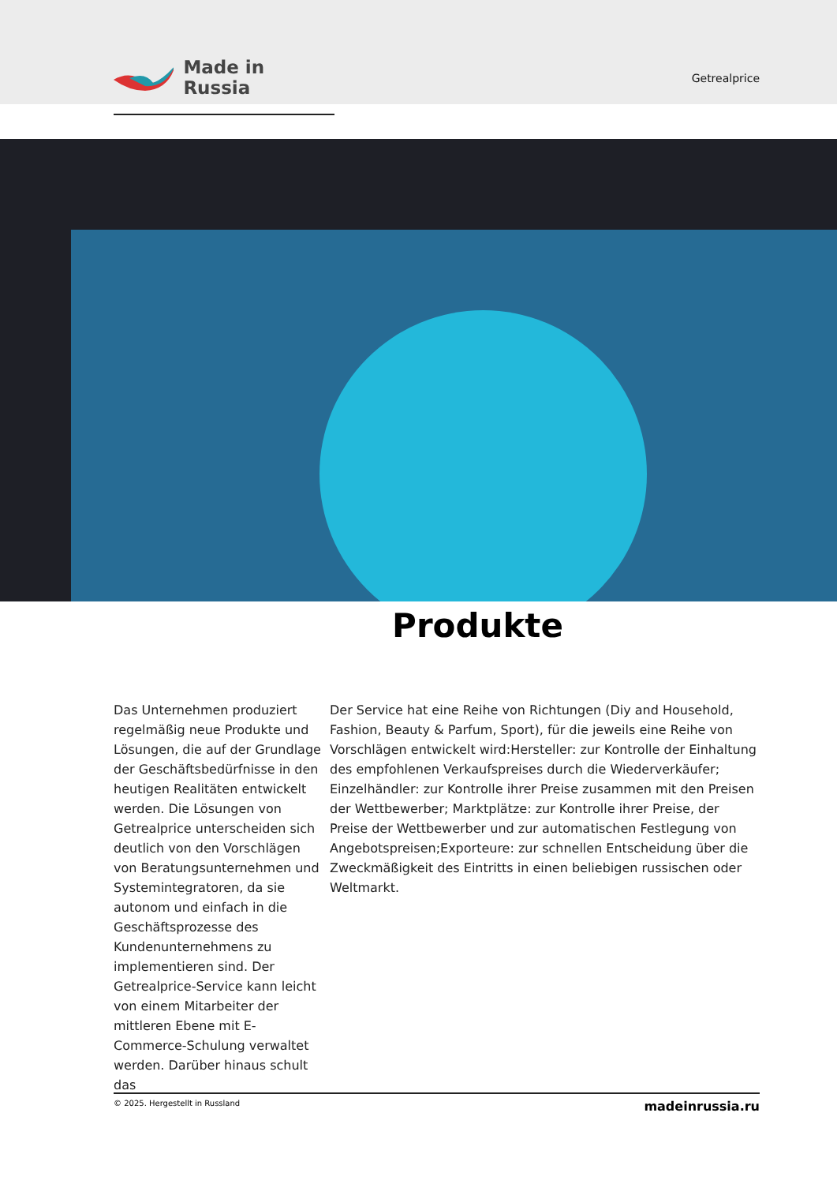Made in Russia
Getrealprice
Produkte
Das Unternehmen produziert regelmäßig neue Produkte und Lösungen, die auf der Grundlage der Geschäftsbedürfnisse in den heutigen Realitäten entwickelt werden. Die Lösungen von Getrealprice unterscheiden sich deutlich von den Vorschlägen von Beratungsunternehmen und Systemintegratoren, da sie autonom und einfach in die Geschäftsprozesse des Kundenunternehmens zu implementieren sind. Der Getrealprice-Service kann leicht von einem Mitarbeiter der mittleren Ebene mit E-Commerce-Schulung verwaltet werden. Darüber hinaus schult das
Der Service hat eine Reihe von Richtungen (Diy and Household, Fashion, Beauty & Parfum, Sport), für die jeweils eine Reihe von Vorschlägen entwickelt wird:Hersteller: zur Kontrolle der Einhaltung des empfohlenen Verkaufspreises durch die Wiederverkäufer; Einzelhändler: zur Kontrolle ihrer Preise zusammen mit den Preisen der Wettbewerber; Marktplätze: zur Kontrolle ihrer Preise, der Preise der Wettbewerber und zur automatischen Festlegung von Angebotspreisen;Exporteure: zur schnellen Entscheidung über die Zweckmäßigkeit des Eintritts in einen beliebigen russischen oder Weltmarkt.
© 2025. Hergestellt in Russland madeinrussia.ru